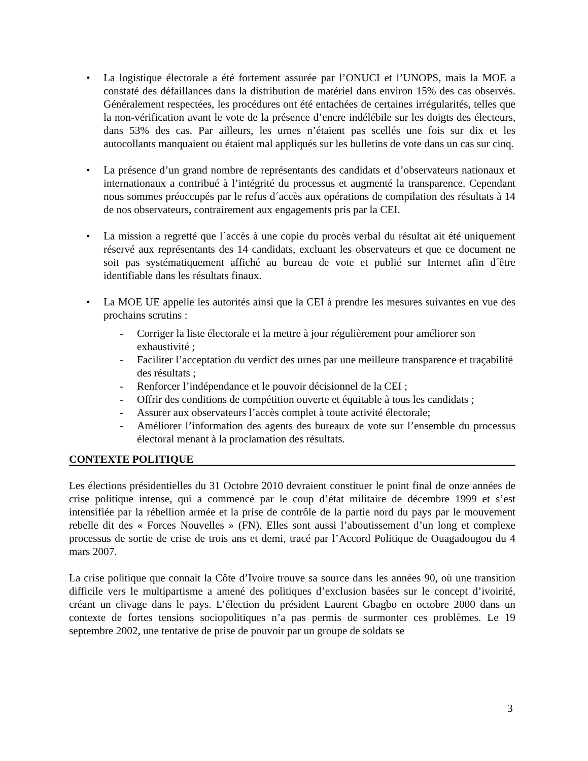• La logistique électorale a été fortement assurée par l’ONUCI et l’UNOPS, mais la MOE a constaté des défaillances dans la distribution de matériel dans environ 15% des cas observés. Généralement respectées, les procédures ont été entachées de certaines irrégularités, telles que la non-vérification avant le vote de la présence d’encre indélébile sur les doigts des électeurs, dans 53% des cas. Par ailleurs, les urnes n’étaient pas scellés une fois sur dix et les autocollants manquaient ou étaient mal appliqués sur les bulletins de vote dans un cas sur cinq.
• La présence d’un grand nombre de représentants des candidats et d’observateurs nationaux et internationaux a contribué à l’intégrité du processus et augmenté la transparence. Cependant nous sommes préoccupés par le refus d´accès aux opérations de compilation des résultats à 14 de nos observateurs, contrairement aux engagements pris par la CEI.
• La mission a regretté que l´accès à une copie du procès verbal du résultat ait été uniquement réservé aux représentants des 14 candidats, excluant les observateurs et que ce document ne soit pas systématiquement affiché au bureau de vote et publié sur Internet afin d´être identifiable dans les résultats finaux.
• La MOE UE appelle les autorités ainsi que la CEI à prendre les mesures suivantes en vue des prochains scrutins :
- Corriger la liste électorale et la mettre à jour régulièrement pour améliorer son exhaustivité ;
- Faciliter l’acceptation du verdict des urnes par une meilleure transparence et traçabilité des résultats ;
- Renforcer l’indépendance et le pouvoir décisionnel de la CEI ;
- Offrir des conditions de compétition ouverte et équitable à tous les candidats ;
- Assurer aux observateurs l’accès complet à toute activité électorale;
- Améliorer l’information des agents des bureaux de vote sur l’ensemble du processus électoral menant à la proclamation des résultats.
CONTEXTE POLITIQUE
Les élections présidentielles du 31 Octobre 2010 devraient constituer le point final de onze années de crise politique intense, qui a commencé par le coup d’état militaire de décembre 1999 et s’est intensifiée par la rébellion armée et la prise de contrôle de la partie nord du pays par le mouvement rebelle dit des « Forces Nouvelles » (FN). Elles sont aussi l’aboutissement d’un long et complexe processus de sortie de crise de trois ans et demi, tracé par l’Accord Politique de Ouagadougou du 4 mars 2007.
La crise politique que connait la Côte d’Ivoire trouve sa source dans les années 90, où une transition difficile vers le multipartisme a amené des politiques d’exclusion basées sur le concept d’ivoirité, créant un clivage dans le pays. L’élection du président Laurent Gbagbo en octobre 2000 dans un contexte de fortes tensions sociopolitiques n’a pas permis de surmonter ces problèmes. Le 19 septembre 2002, une tentative de prise de pouvoir par un groupe de soldats se
3